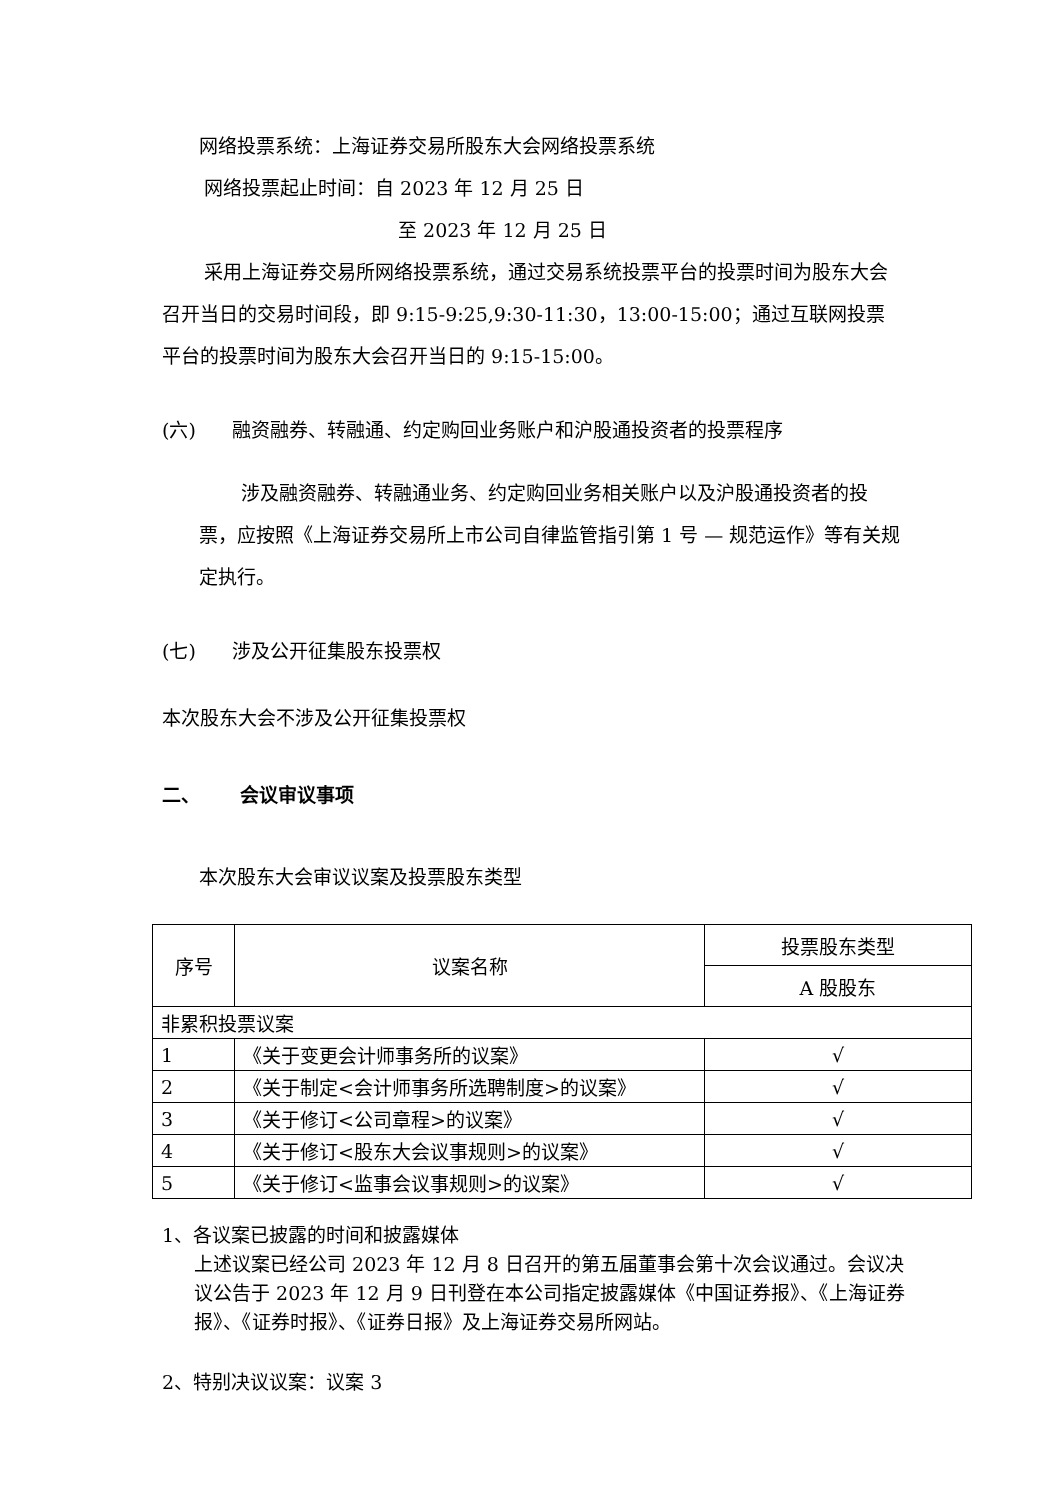网络投票系统：上海证券交易所股东大会网络投票系统
网络投票起止时间：自 2023 年 12 月 25 日
至 2023 年 12 月 25 日
采用上海证券交易所网络投票系统，通过交易系统投票平台的投票时间为股东大会召开当日的交易时间段，即 9:15-9:25,9:30-11:30，13:00-15:00；通过互联网投票平台的投票时间为股东大会召开当日的 9:15-15:00。
(六) 融资融券、转融通、约定购回业务账户和沪股通投资者的投票程序
涉及融资融券、转融通业务、约定购回业务相关账户以及沪股通投资者的投票，应按照《上海证券交易所上市公司自律监管指引第 1 号 — 规范运作》等有关规定执行。
(七) 涉及公开征集股东投票权
本次股东大会不涉及公开征集投票权
二、 会议审议事项
本次股东大会审议议案及投票股东类型
| 序号 | 议案名称 | 投票股东类型 |
| --- | --- | --- |
| | | A 股股东 |
| 非累积投票议案 | | |
| 1 | 《关于变更会计师事务所的议案》 | √ |
| 2 | 《关于制定<会计师事务所选聘制度>的议案》 | √ |
| 3 | 《关于修订<公司章程>的议案》 | √ |
| 4 | 《关于修订<股东大会议事规则>的议案》 | √ |
| 5 | 《关于修订<监事会议事规则>的议案》 | √ |
1、各议案已披露的时间和披露媒体
上述议案已经公司 2023 年 12 月 8 日召开的第五届董事会第十次会议通过。会议决议公告于 2023 年 12 月 9 日刊登在本公司指定披露媒体《中国证券报》、《上海证券报》、《证券时报》、《证券日报》及上海证券交易所网站。
2、特别决议议案：议案 3